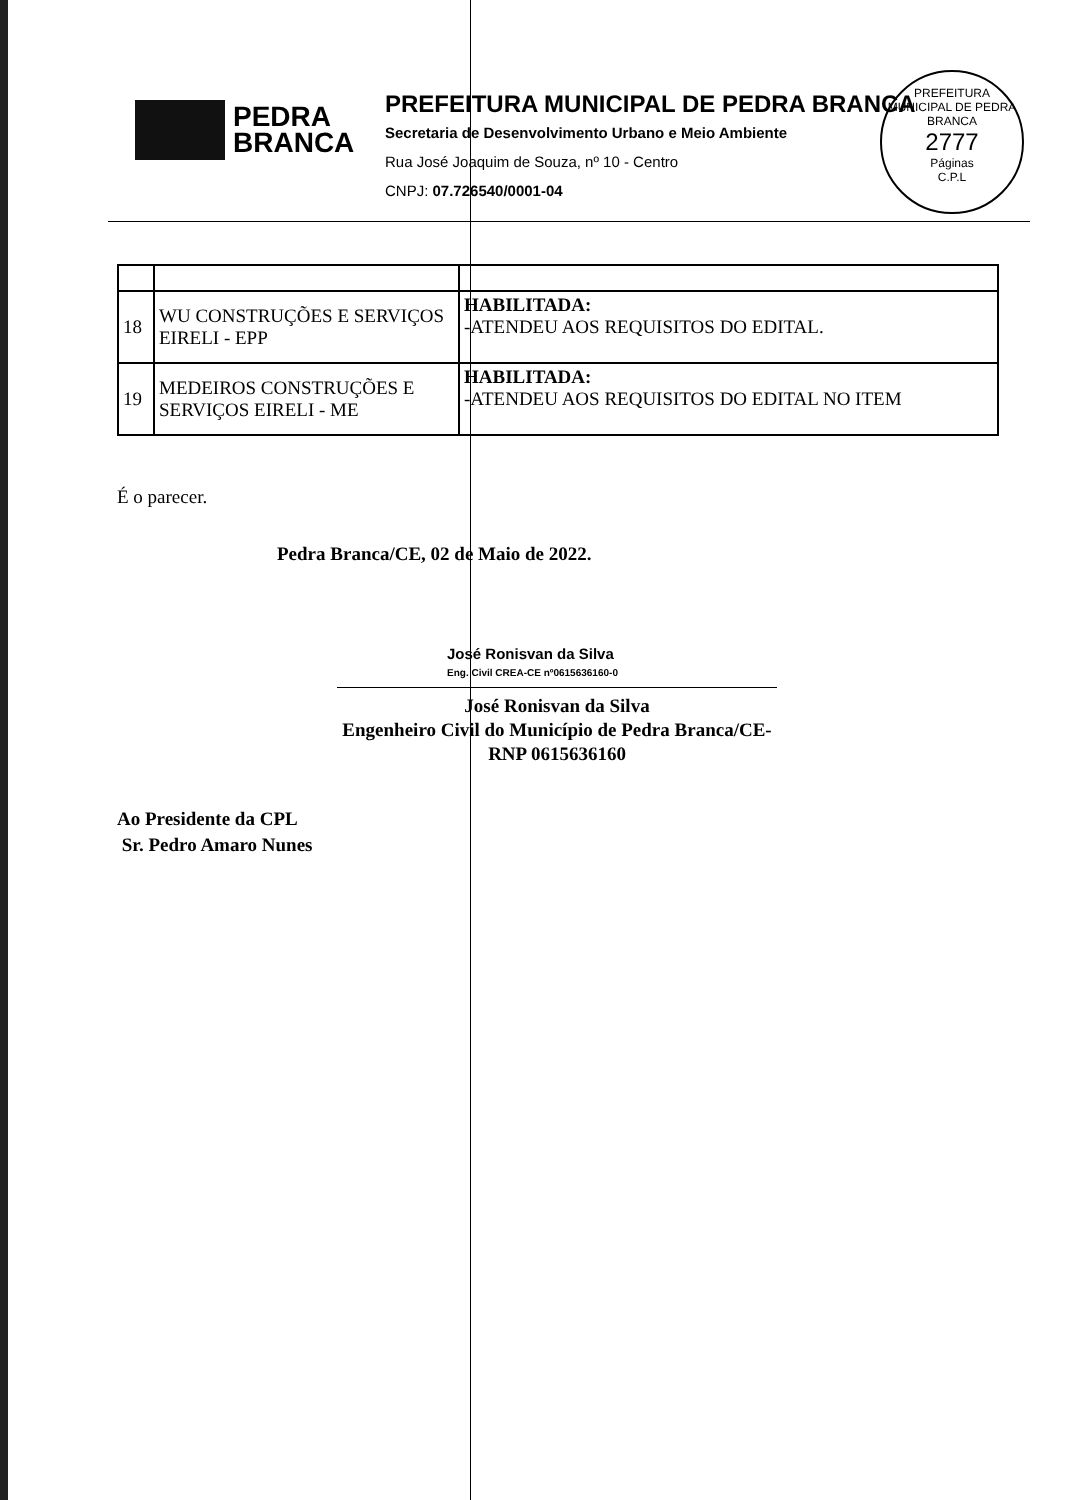PEDRA
BRANCA
PREFEITURA MUNICIPAL DE PEDRA BRANCA
Secretaria de Desenvolvimento Urbano e Meio Ambiente
Rua José Joaquim de Souza, nº 10 - Centro
CNPJ: 07.726540/0001-04
PREFEITURA MUNICIPAL DE PEDRA BRANCA
2777
Páginas
C.P.L
| 18 | WU CONSTRUÇÕES E SERVIÇOS EIRELI - EPP | HABILITADA: -ATENDEU AOS REQUISITOS DO EDITAL. |
| 19 | MEDEIROS CONSTRUÇÕES E SERVIÇOS EIRELI - ME | HABILITADA: -ATENDEU AOS REQUISITOS DO EDITAL NO ITEM |
É o parecer.
Pedra Branca/CE, 02 de Maio de 2022.
José Ronisvan da Silva
Eng. Civil CREA-CE nº0615636160-0
José Ronisvan da Silva
Engenheiro Civil do Município de Pedra Branca/CE-
RNP 0615636160
Ao Presidente da CPL
Sr. Pedro Amaro Nunes